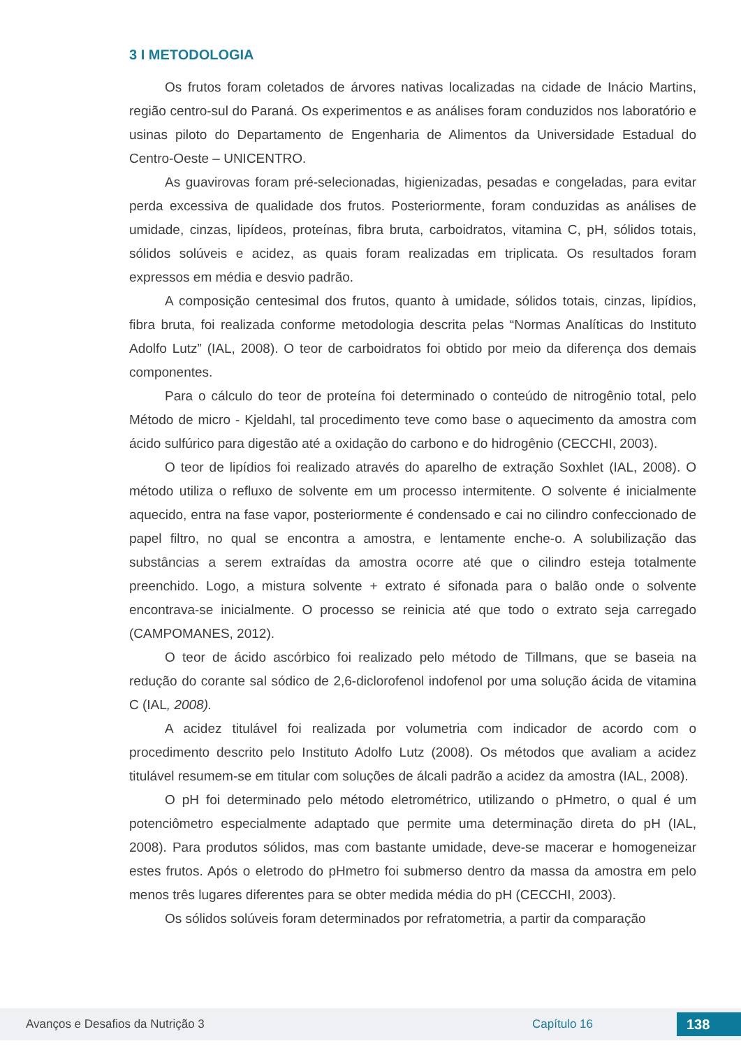3 I METODOLOGIA
Os frutos foram coletados de árvores nativas localizadas na cidade de Inácio Martins, região centro-sul do Paraná. Os experimentos e as análises foram conduzidos nos laboratório e usinas piloto do Departamento de Engenharia de Alimentos da Universidade Estadual do Centro-Oeste – UNICENTRO.
As guavirovas foram pré-selecionadas, higienizadas, pesadas e congeladas, para evitar perda excessiva de qualidade dos frutos. Posteriormente, foram conduzidas as análises de umidade, cinzas, lipídeos, proteínas, fibra bruta, carboidratos, vitamina C, pH, sólidos totais, sólidos solúveis e acidez, as quais foram realizadas em triplicata. Os resultados foram expressos em média e desvio padrão.
A composição centesimal dos frutos, quanto à umidade, sólidos totais, cinzas, lipídios, fibra bruta, foi realizada conforme metodologia descrita pelas “Normas Analíticas do Instituto Adolfo Lutz” (IAL, 2008). O teor de carboidratos foi obtido por meio da diferença dos demais componentes.
Para o cálculo do teor de proteína foi determinado o conteúdo de nitrogênio total, pelo Método de micro - Kjeldahl, tal procedimento teve como base o aquecimento da amostra com ácido sulfúrico para digestão até a oxidação do carbono e do hidrogênio (CECCHI, 2003).
O teor de lipídios foi realizado através do aparelho de extração Soxhlet (IAL, 2008). O método utiliza o refluxo de solvente em um processo intermitente. O solvente é inicialmente aquecido, entra na fase vapor, posteriormente é condensado e cai no cilindro confeccionado de papel filtro, no qual se encontra a amostra, e lentamente enche-o. A solubilização das substâncias a serem extraídas da amostra ocorre até que o cilindro esteja totalmente preenchido. Logo, a mistura solvente + extrato é sifonada para o balão onde o solvente encontrava-se inicialmente. O processo se reinicia até que todo o extrato seja carregado (CAMPOMANES, 2012).
O teor de ácido ascórbico foi realizado pelo método de Tillmans, que se baseia na redução do corante sal sódico de 2,6-diclorofenol indofenol por uma solução ácida de vitamina C (IAL, 2008).
A acidez titulável foi realizada por volumetria com indicador de acordo com o procedimento descrito pelo Instituto Adolfo Lutz (2008). Os métodos que avaliam a acidez titulável resumem-se em titular com soluções de álcali padrão a acidez da amostra (IAL, 2008).
O pH foi determinado pelo método eletrométrico, utilizando o pHmetro, o qual é um potenciômetro especialmente adaptado que permite uma determinação direta do pH (IAL, 2008). Para produtos sólidos, mas com bastante umidade, deve-se macerar e homogeneizar estes frutos. Após o eletrodo do pHmetro foi submerso dentro da massa da amostra em pelo menos três lugares diferentes para se obter medida média do pH (CECCHI, 2003).
Os sólidos solúveis foram determinados por refratometria, a partir da comparação
Avanços e Desafios da Nutrição 3 Capítulo 16 138